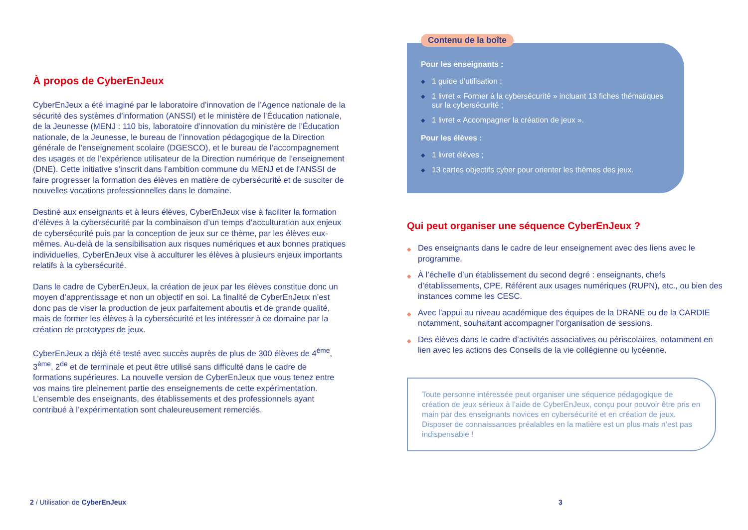À propos de CyberEnJeux
CyberEnJeux a été imaginé par le laboratoire d’innovation de l’Agence nationale de la sécurité des systèmes d’information (ANSSI) et le ministère de l’Éducation nationale, de la Jeunesse (MENJ : 110 bis, laboratoire d’innovation du ministère de l’Éducation nationale, de la Jeunesse, le bureau de l’innovation pédagogique de la Direction générale de l’enseignement scolaire (DGESCO), et le bureau de l’accompagnement des usages et de l’expérience utilisateur de la Direction numérique de l’enseignement (DNE). Cette initiative s’inscrit dans l’ambition commune du MENJ et de l’ANSSI de faire progresser la formation des élèves en matière de cybersécurité et de susciter de nouvelles vocations professionnelles dans le domaine.
Destiné aux enseignants et à leurs élèves, CyberEnJeux vise à faciliter la formation d’élèves à la cybersécurité par la combinaison d’un temps d’acculturation aux enjeux de cybersécurité puis par la conception de jeux sur ce thème, par les élèves eux-mêmes. Au-delà de la sensibilisation aux risques numériques et aux bonnes pratiques individuelles, CyberEnJeux vise à acculturer les élèves à plusieurs enjeux importants relatifs à la cybersécurité.
Dans le cadre de CyberEnJeux, la création de jeux par les élèves constitue donc un moyen d’apprentissage et non un objectif en soi. La finalité de CyberEnJeux n’est donc pas de viser la production de jeux parfaitement aboutis et de grande qualité, mais de former les élèves à la cybersécurité et les intéresser à ce domaine par la création de prototypes de jeux.
CyberEnJeux a déjà été testé avec succès auprès de plus de 300 élèves de 4<sup>ème</sup>, 3<sup>ème</sup>, 2<sup>de</sup> et de terminale et peut être utilisé sans difficulté dans le cadre de formations supérieures. La nouvelle version de CyberEnJeux que vous tenez entre vos mains tire pleinement partie des enseignements de cette expérimentation. L’ensemble des enseignants, des établissements et des professionnels ayant contribué à l’expérimentation sont chaleureusement remerciés.
Contenu de la boîte
Pour les enseignants :
◆ 1 guide d’utilisation ;
◆ 1 livret « Former à la cybersécurité » incluant 13 fiches thématiques sur la cybersécurité ;
◆ 1 livret « Accompagner la création de jeux ».
Pour les élèves :
◆ 1 livret élèves ;
◆ 13 cartes objectifs cyber pour orienter les thèmes des jeux.
Qui peut organiser une séquence CyberEnJeux ?
◆ Des enseignants dans le cadre de leur enseignement avec des liens avec le programme.
◆ À l’échelle d’un établissement du second degré : enseignants, chefs d’établissements, CPE, Référent aux usages numériques (RUPN), etc., ou bien des instances comme les CESC.
◆ Avec l’appui au niveau académique des équipes de la DRANE ou de la CARDIE notamment, souhaitant accompagner l’organisation de sessions.
◆ Des élèves dans le cadre d’activités associatives ou périscolaires, notamment en lien avec les actions des Conseils de la vie collégienne ou lycéenne.
Toute personne intéressée peut organiser une séquence pédagogique de création de jeux sérieux à l’aide de CyberEnJeux, conçu pour pouvoir être pris en main par des enseignants novices en cybersécurité et en création de jeux. Disposer de connaissances préalables en la matière est un plus mais n’est pas indispensable !
2 / Utilisation de CyberEnJeux 3